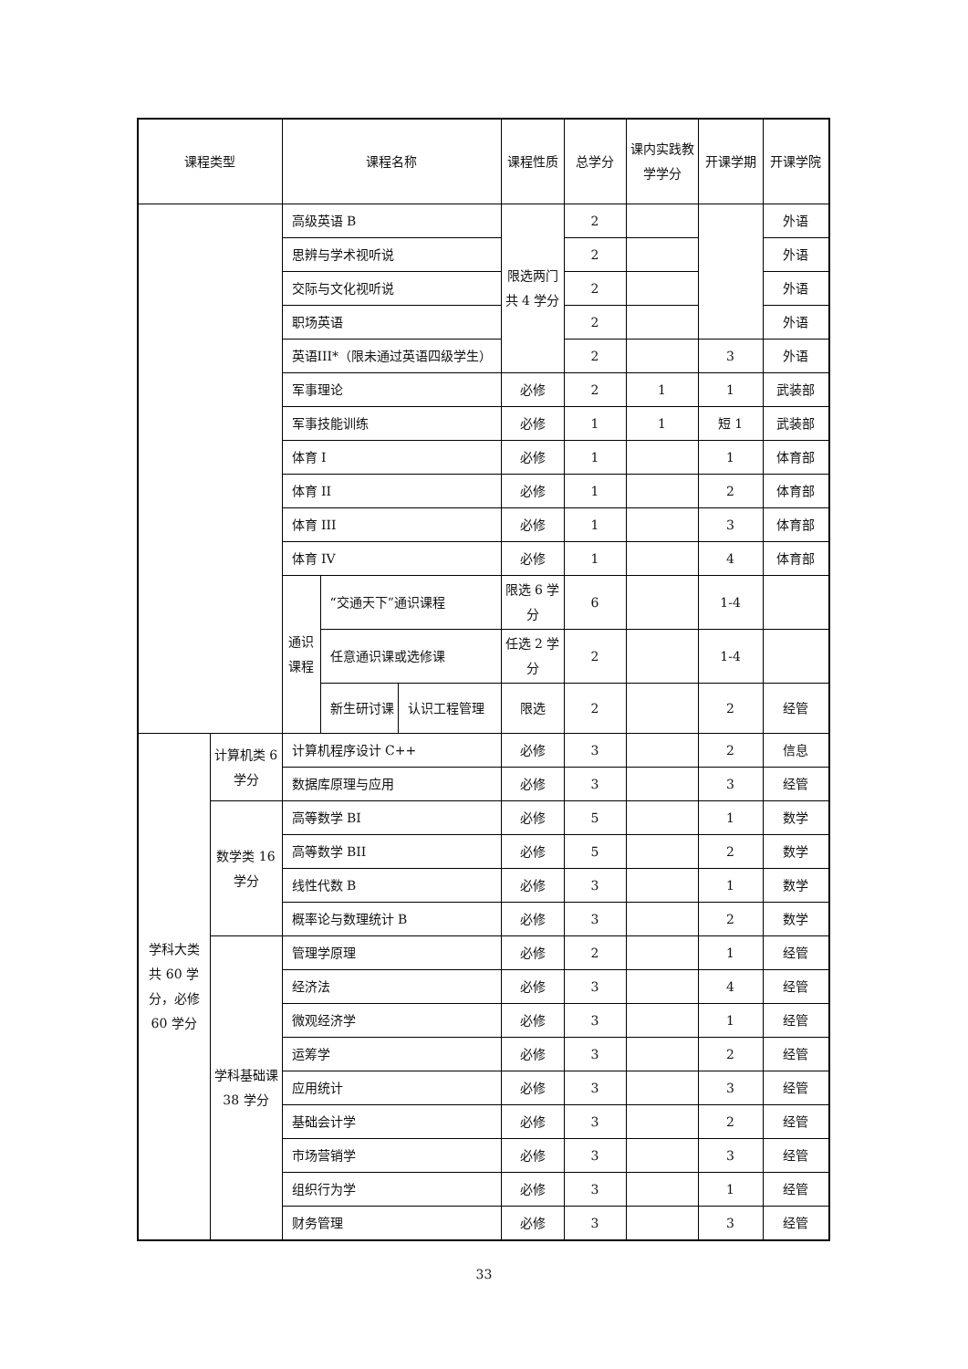| 课程类型 | | 课程名称 | | | 课程性质 | 总学分 | 课内实践教学学分 | 开课学期 | 开课学院 |
| --- | --- | --- | --- | --- | --- | --- | --- | --- | --- |
| | | 高级英语 B | | | 限选两门共 4 学分 | 2 | | | 外语 |
| | | 思辨与学术视听说 | | | | 2 | | | 外语 |
| | | 交际与文化视听说 | | | | 2 | | | 外语 |
| | | 职场英语 | | | | 2 | | | 外语 |
| | | 英语III*（限未通过英语四级学生） | | | | 2 | | 3 | 外语 |
| | | 军事理论 | | | 必修 | 2 | 1 | 1 | 武装部 |
| | | 军事技能训练 | | | 必修 | 1 | 1 | 短 1 | 武装部 |
| | | 体育 I | | | 必修 | 1 | | 1 | 体育部 |
| | | 体育 II | | | 必修 | 1 | | 2 | 体育部 |
| | | 体育 III | | | 必修 | 1 | | 3 | 体育部 |
| | | 体育 IV | | | 必修 | 1 | | 4 | 体育部 |
| | | 通识课程 | “交通天下”通识课程 | | 限选 6 学分 | 6 | | 1-4 | |
| | | | 任意通识课或选修课 | | 任选 2 学分 | 2 | | 1-4 | |
| | | | 新生研讨课 | 认识工程管理 | 限选 | 2 | | 2 | 经管 |
| 学科大类共 60 学分，必修 60 学分 | 计算机类 6 学分 | 计算机程序设计 C++ | | | 必修 | 3 | | 2 | 信息 |
| | | 数据库原理与应用 | | | 必修 | 3 | | 3 | 经管 |
| | 数学类 16 学分 | 高等数学 BI | | | 必修 | 5 | | 1 | 数学 |
| | | 高等数学 BII | | | 必修 | 5 | | 2 | 数学 |
| | | 线性代数 B | | | 必修 | 3 | | 1 | 数学 |
| | | 概率论与数理统计 B | | | 必修 | 3 | | 2 | 数学 |
| | 学科基础课 38 学分 | 管理学原理 | | | 必修 | 2 | | 1 | 经管 |
| | | 经济法 | | | 必修 | 3 | | 4 | 经管 |
| | | 微观经济学 | | | 必修 | 3 | | 1 | 经管 |
| | | 运筹学 | | | 必修 | 3 | | 2 | 经管 |
| | | 应用统计 | | | 必修 | 3 | | 3 | 经管 |
| | | 基础会计学 | | | 必修 | 3 | | 2 | 经管 |
| | | 市场营销学 | | | 必修 | 3 | | 3 | 经管 |
| | | 组织行为学 | | | 必修 | 3 | | 1 | 经管 |
| | | 财务管理 | | | 必修 | 3 | | 3 | 经管 |
33